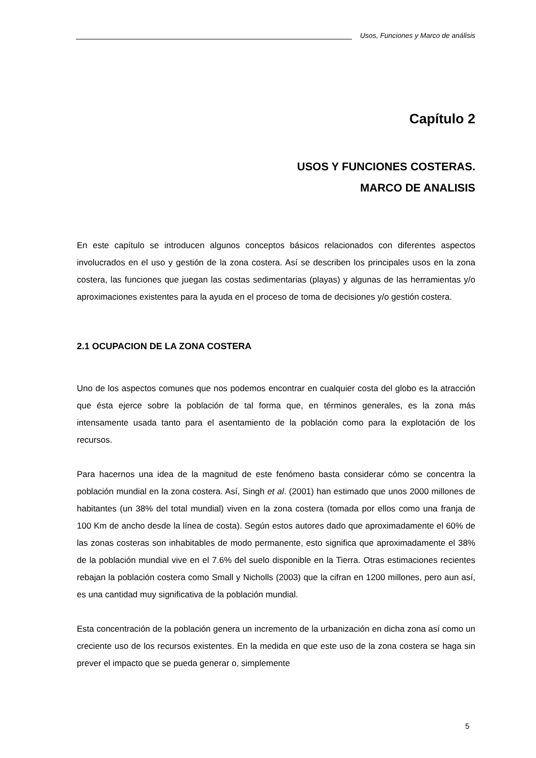Usos, Funciones y Marco de análisis
Capítulo 2
USOS Y FUNCIONES COSTERAS.
MARCO DE ANALISIS
En este capítulo se introducen algunos conceptos básicos relacionados con diferentes aspectos involucrados en el uso y gestión de la zona costera. Así se describen los principales usos en la zona costera, las funciones que juegan las costas sedimentarias (playas) y algunas de las herramientas y/o aproximaciones existentes para la ayuda en el proceso de toma de decisiones y/o gestión costera.
2.1 OCUPACION DE LA ZONA COSTERA
Uno de los aspectos comunes que nos podemos encontrar en cualquier costa del globo es la atracción que ésta ejerce sobre la población de tal forma que, en términos generales, es la zona más intensamente usada tanto para el asentamiento de la población como para la explotación de los recursos.
Para hacernos una idea de la magnitud de este fenómeno basta considerar cómo se concentra la población mundial en la zona costera. Así, Singh et al. (2001) han estimado que unos 2000 millones de habitantes (un 38% del total mundial) viven en la zona costera (tomada por ellos como una franja de 100 Km de ancho desde la línea de costa). Según estos autores dado que aproximadamente el 60% de las zonas costeras son inhabitables de modo permanente, esto significa que aproximadamente el 38% de la población mundial vive en el 7.6% del suelo disponible en la Tierra. Otras estimaciones recientes rebajan la población costera como Small y Nicholls (2003) que la cifran en 1200 millones, pero aun así, es una cantidad muy significativa de la población mundial.
Esta concentración de la población genera un incremento de la urbanización en dicha zona así como un creciente uso de los recursos existentes. En la medida en que este uso de la zona costera se haga sin prever el impacto que se pueda generar o, simplemente
5